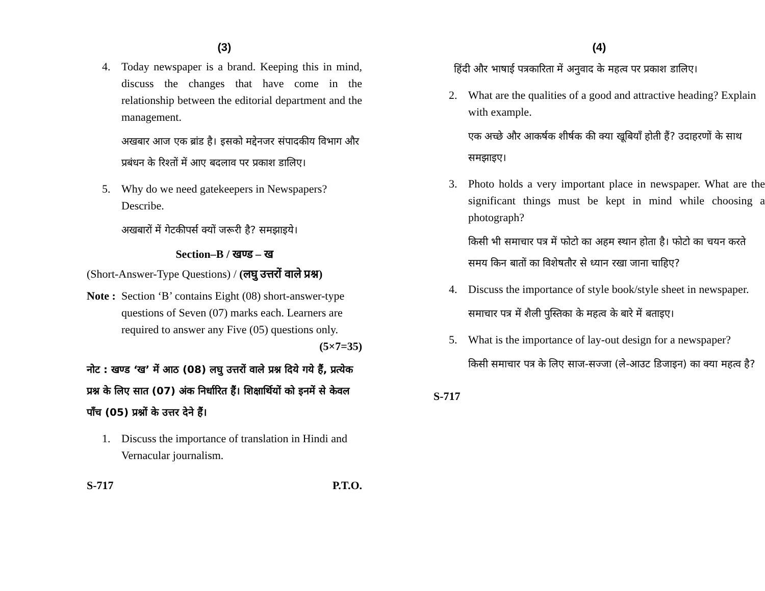(3)
4. Today newspaper is a brand. Keeping this in mind, discuss the changes that have come in the relationship between the editorial department and the management.
अखबार आज एक ब्रांड है। इसको मद्देनजर संपादकीय विभाग और प्रबंधन के रिश्तों में आए बदलाव पर प्रकाश डालिए।
5. Why do we need gatekeepers in Newspapers? Describe.
अखबारों में गेटकीपर्स क्यों जरूरी है? समझाइये।
Section–B / खण्ड – ख
(Short-Answer-Type Questions) / (लघु उत्तरों वाले प्रश्न)
Note : Section ‘B’ contains Eight (08) short-answer-type questions of Seven (07) marks each. Learners are required to answer any Five (05) questions only. (5×7=35)
नोट : खण्ड ‘ख’ में आठ (08) लघु उत्तरों वाले प्रश्न दिये गये हैं, प्रत्येक प्रश्न के लिए सात (07) अंक निर्धारित हैं। शिक्षार्थियों को इनमें से केवल पाँच (05) प्रश्नों के उत्तर देने हैं।
1. Discuss the importance of translation in Hindi and Vernacular journalism.
S-717 P.T.O.
(4)
हिंदी और भाषाई पत्रकारिता में अनुवाद के महत्व पर प्रकाश डालिए।
2. What are the qualities of a good and attractive heading? Explain with example.
एक अच्छे और आकर्षक शीर्षक की क्या खूबियाँ होती हैं? उदाहरणों के साथ समझाइए।
3. Photo holds a very important place in newspaper. What are the significant things must be kept in mind while choosing a photograph?
किसी भी समाचार पत्र में फोटो का अहम स्थान होता है। फोटो का चयन करते समय किन बातों का विशेषतौर से ध्यान रखा जाना चाहिए?
4. Discuss the importance of style book/style sheet in newspaper.
समाचार पत्र में शैली पुस्तिका के महत्व के बारे में बताइए।
5. What is the importance of lay-out design for a newspaper?
किसी समाचार पत्र के लिए साज-सज्जा (ले-आउट डिजाइन) का क्या महत्व है?
S-717